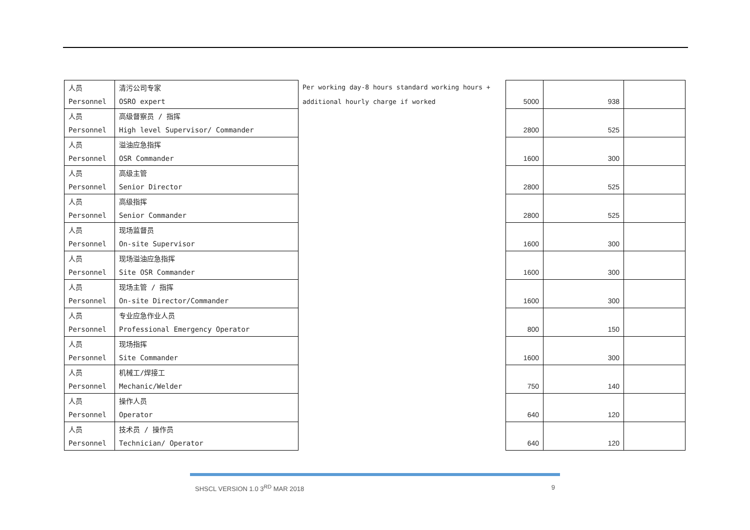| 人员 | 清污公司专家 | Per working day-8 hours standard working hours + | | | |
| Personnel | OSRO expert | additional hourly charge if worked | 5000 | 938 | |
| 人员 | 高级督察员 / 指挥 | | | | |
| Personnel | High level Supervisor/ Commander | | 2800 | 525 | |
| 人员 | 溢油应急指挥 | | | | |
| Personnel | OSR Commander | | 1600 | 300 | |
| 人员 | 高级主管 | | | | |
| Personnel | Senior Director | | 2800 | 525 | |
| 人员 | 高级指挥 | | | | |
| Personnel | Senior Commander | | 2800 | 525 | |
| 人员 | 现场监督员 | | | | |
| Personnel | On-site Supervisor | | 1600 | 300 | |
| 人员 | 现场溢油应急指挥 | | | | |
| Personnel | Site OSR Commander | | 1600 | 300 | |
| 人员 | 现场主管 / 指挥 | | | | |
| Personnel | On-site Director/Commander | | 1600 | 300 | |
| 人员 | 专业应急作业人员 | | | | |
| Personnel | Professional Emergency Operator | | 800 | 150 | |
| 人员 | 现场指挥 | | | | |
| Personnel | Site Commander | | 1600 | 300 | |
| 人员 | 机械工/焊接工 | | | | |
| Personnel | Mechanic/Welder | | 750 | 140 | |
| 人员 | 操作人员 | | | | |
| Personnel | Operator | | 640 | 120 | |
| 人员 | 技术员 / 操作员 | | | | |
| Personnel | Technician/ Operator | | 640 | 120 | |
SHSCL VERSION 1.0 3<sup>RD</sup> MAR 2018 9